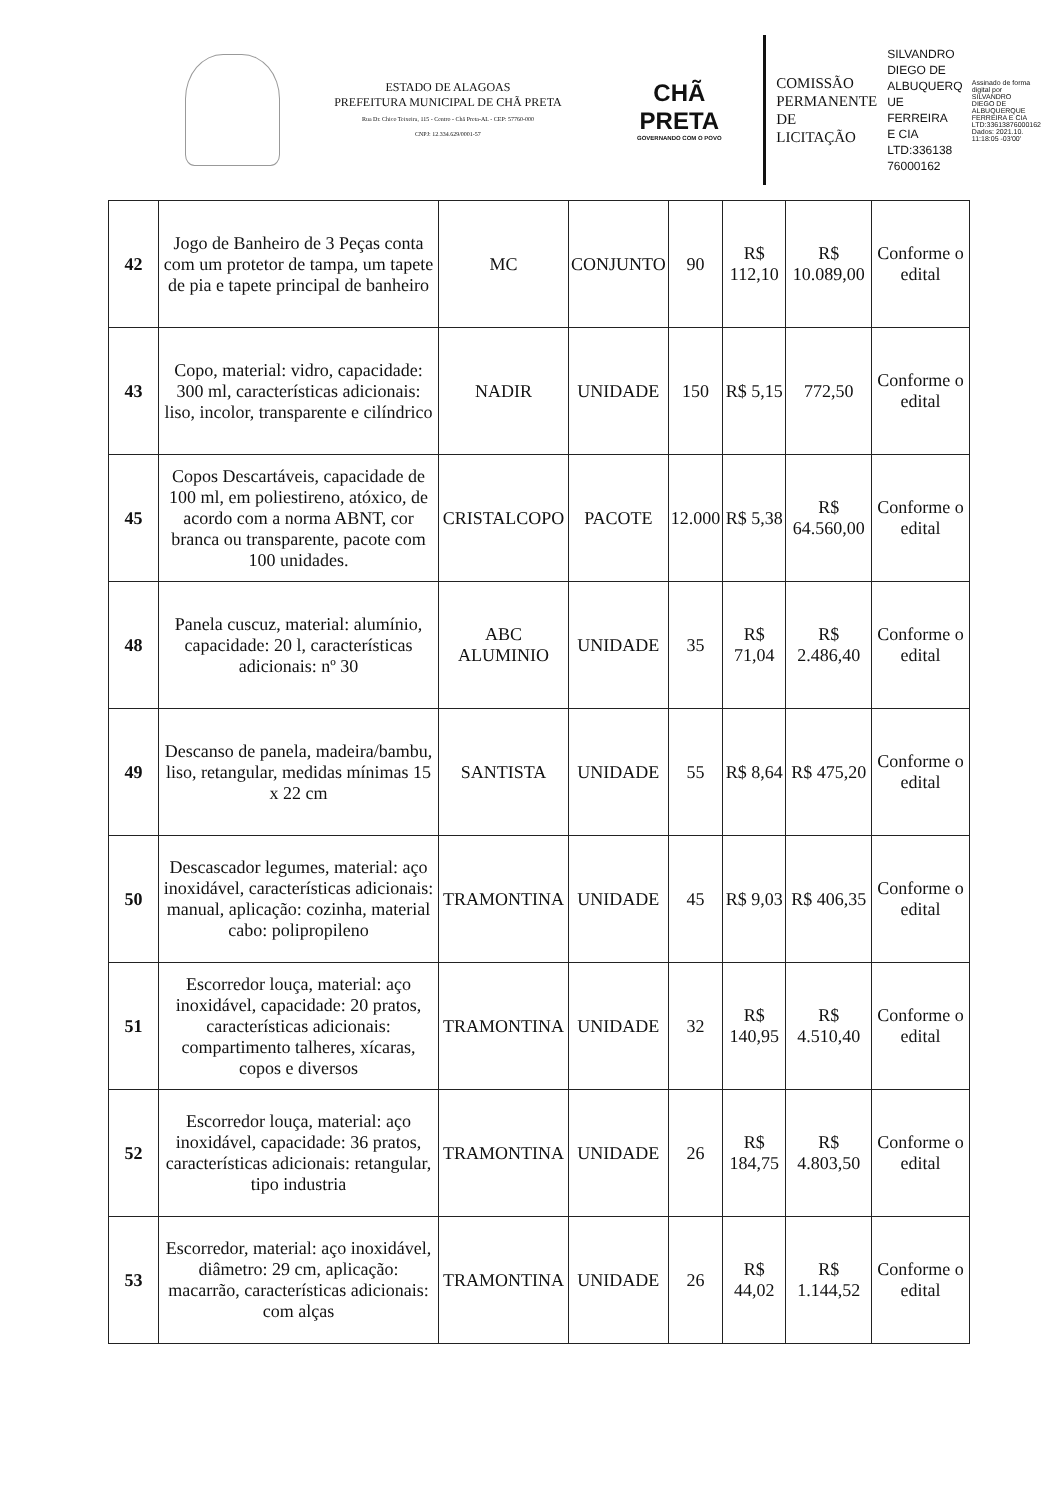ESTADO DE ALAGOAS
PREFEITURA MUNICIPAL DE CHÃ PRETA
Rua Dr. Chico Teixeira, 115 - Centro - Chã Preta-AL - CEP: 57760-000
CNPJ: 12.334.629/0001-57
CHÃ PRETA
GOVERNANDO COM O POVO
COMISSÃO
PERMANENTE
DE LICITAÇÃO
SILVANDRO
DIEGO DE
ALBUQUERQ
UE FERREIRA
E CIA
LTD:336138
76000162
Assinado de forma
digital por
SILVANDRO
DIEGO DE
ALBUQUERQUE
FERREIRA E CIA
LTD:33613876000162
Dados: 2021.10.
11:18:05 -03'00'
| 42 | Jogo de Banheiro de 3 Peças conta com um protetor de tampa, um tapete de pia e tapete principal de banheiro | MC | CONJUNTO | 90 | R$ 112,10 | R$ 10.089,00 | Conforme o edital |
| 43 | Copo, material: vidro, capacidade: 300 ml, características adicionais: liso, incolor, transparente e cilíndrico | NADIR | UNIDADE | 150 | R$ 5,15 | 772,50 | Conforme o edital |
| 45 | Copos Descartáveis, capacidade de 100 ml, em poliestireno, atóxico, de acordo com a norma ABNT, cor branca ou transparente, pacote com 100 unidades. | CRISTALCOPO | PACOTE | 12.000 | R$ 5,38 | R$ 64.560,00 | Conforme o edital |
| 48 | Panela cuscuz, material: alumínio, capacidade: 20 l, características adicionais: nº 30 | ABC ALUMINIO | UNIDADE | 35 | R$ 71,04 | R$ 2.486,40 | Conforme o edital |
| 49 | Descanso de panela, madeira/bambu, liso, retangular, medidas mínimas 15 x 22 cm | SANTISTA | UNIDADE | 55 | R$ 8,64 | R$ 475,20 | Conforme o edital |
| 50 | Descascador legumes, material: aço inoxidável, características adicionais: manual, aplicação: cozinha, material cabo: polipropileno | TRAMONTINA | UNIDADE | 45 | R$ 9,03 | R$ 406,35 | Conforme o edital |
| 51 | Escorredor louça, material: aço inoxidável, capacidade: 20 pratos, características adicionais: compartimento talheres, xícaras, copos e diversos | TRAMONTINA | UNIDADE | 32 | R$ 140,95 | R$ 4.510,40 | Conforme o edital |
| 52 | Escorredor louça, material: aço inoxidável, capacidade: 36 pratos, características adicionais: retangular, tipo industria | TRAMONTINA | UNIDADE | 26 | R$ 184,75 | R$ 4.803,50 | Conforme o edital |
| 53 | Escorredor, material: aço inoxidável, diâmetro: 29 cm, aplicação: macarrão, características adicionais: com alças | TRAMONTINA | UNIDADE | 26 | R$ 44,02 | R$ 1.144,52 | Conforme o edital |